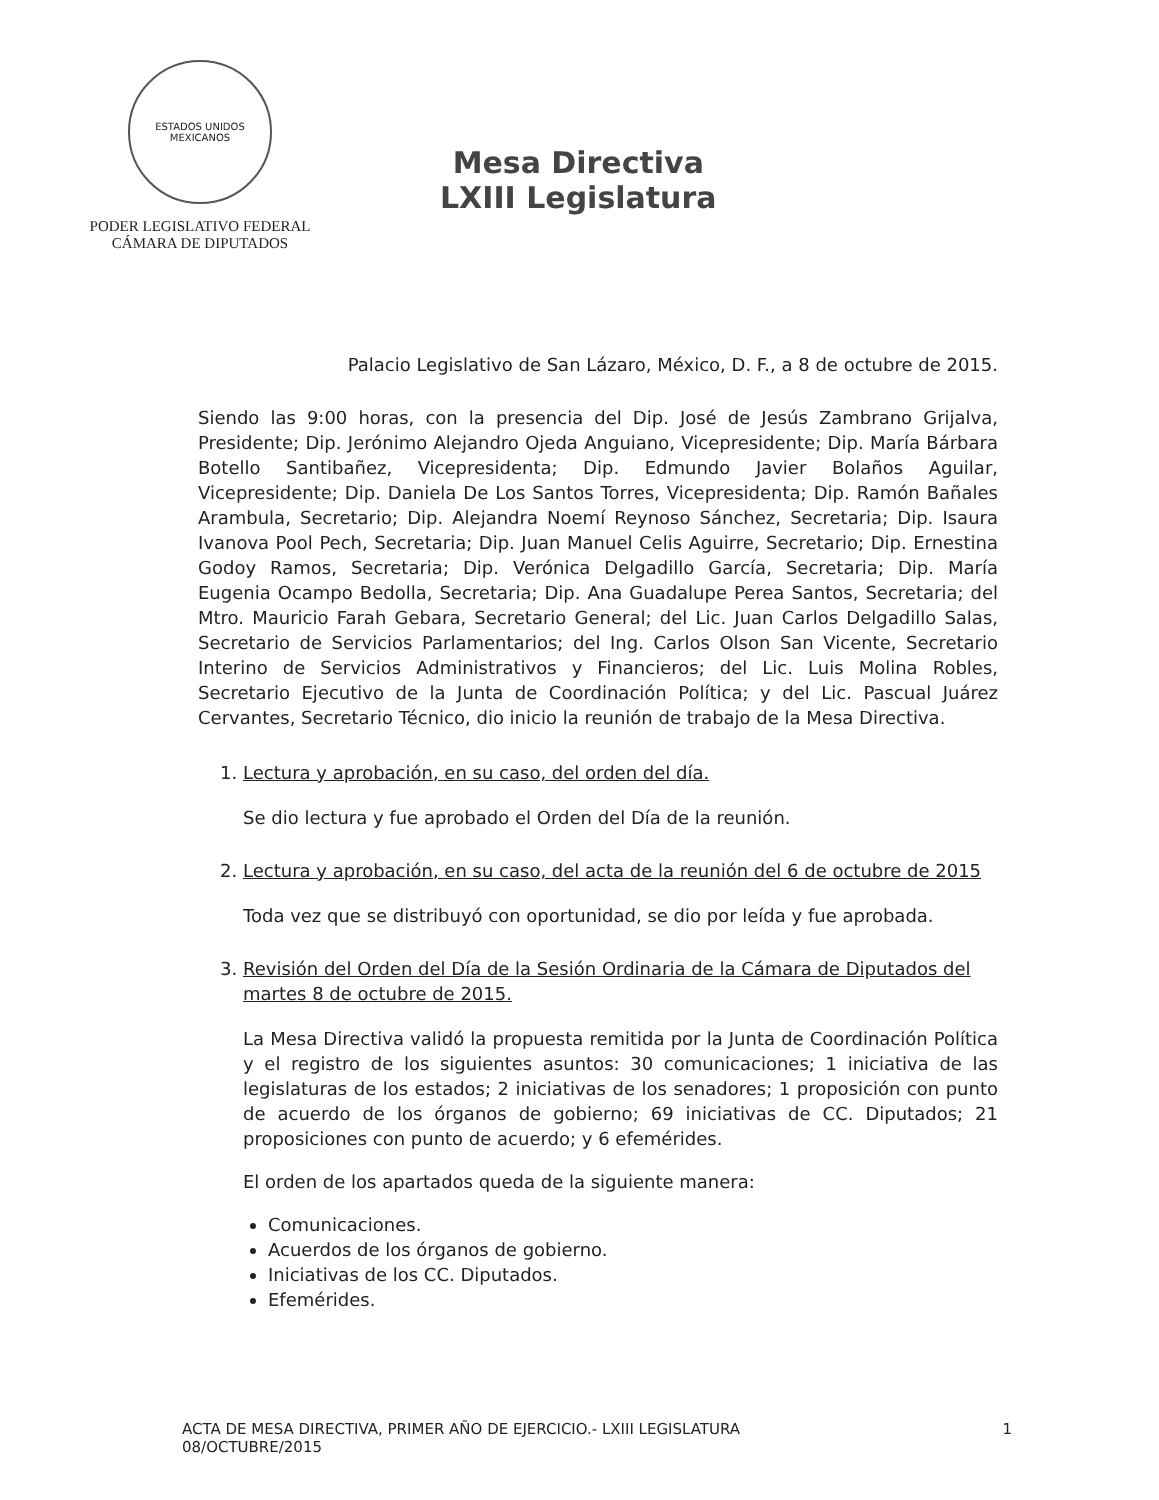ESTADOS UNIDOS MEXICANOS
PODER LEGISLATIVO FEDERAL
CÁMARA DE DIPUTADOS
Mesa Directiva
LXIII Legislatura
Palacio Legislativo de San Lázaro, México, D. F., a 8 de octubre de 2015.
Siendo las 9:00 horas, con la presencia del Dip. José de Jesús Zambrano Grijalva, Presidente; Dip. Jerónimo Alejandro Ojeda Anguiano, Vicepresidente; Dip. María Bárbara Botello Santibañez, Vicepresidenta; Dip. Edmundo Javier Bolaños Aguilar, Vicepresidente; Dip. Daniela De Los Santos Torres, Vicepresidenta; Dip. Ramón Bañales Arambula, Secretario; Dip. Alejandra Noemí Reynoso Sánchez, Secretaria; Dip. Isaura Ivanova Pool Pech, Secretaria; Dip. Juan Manuel Celis Aguirre, Secretario; Dip. Ernestina Godoy Ramos, Secretaria; Dip. Verónica Delgadillo García, Secretaria; Dip. María Eugenia Ocampo Bedolla, Secretaria; Dip. Ana Guadalupe Perea Santos, Secretaria; del Mtro. Mauricio Farah Gebara, Secretario General; del Lic. Juan Carlos Delgadillo Salas, Secretario de Servicios Parlamentarios; del Ing. Carlos Olson San Vicente, Secretario Interino de Servicios Administrativos y Financieros; del Lic. Luis Molina Robles, Secretario Ejecutivo de la Junta de Coordinación Política; y del Lic. Pascual Juárez Cervantes, Secretario Técnico, dio inicio la reunión de trabajo de la Mesa Directiva.
1. Lectura y aprobación, en su caso, del orden del día.
Se dio lectura y fue aprobado el Orden del Día de la reunión.
2. Lectura y aprobación, en su caso, del acta de la reunión del 6 de octubre de 2015
Toda vez que se distribuyó con oportunidad, se dio por leída y fue aprobada.
3. Revisión del Orden del Día de la Sesión Ordinaria de la Cámara de Diputados del martes 8 de octubre de 2015.
La Mesa Directiva validó la propuesta remitida por la Junta de Coordinación Política y el registro de los siguientes asuntos: 30 comunicaciones; 1 iniciativa de las legislaturas de los estados; 2 iniciativas de los senadores; 1 proposición con punto de acuerdo de los órganos de gobierno; 69 iniciativas de CC. Diputados; 21 proposiciones con punto de acuerdo; y 6 efemérides.
El orden de los apartados queda de la siguiente manera:
Comunicaciones.
Acuerdos de los órganos de gobierno.
Iniciativas de los CC. Diputados.
Efemérides.
ACTA DE MESA DIRECTIVA, PRIMER AÑO DE EJERCICIO.- LXIII LEGISLATURA
08/OCTUBRE/2015
1